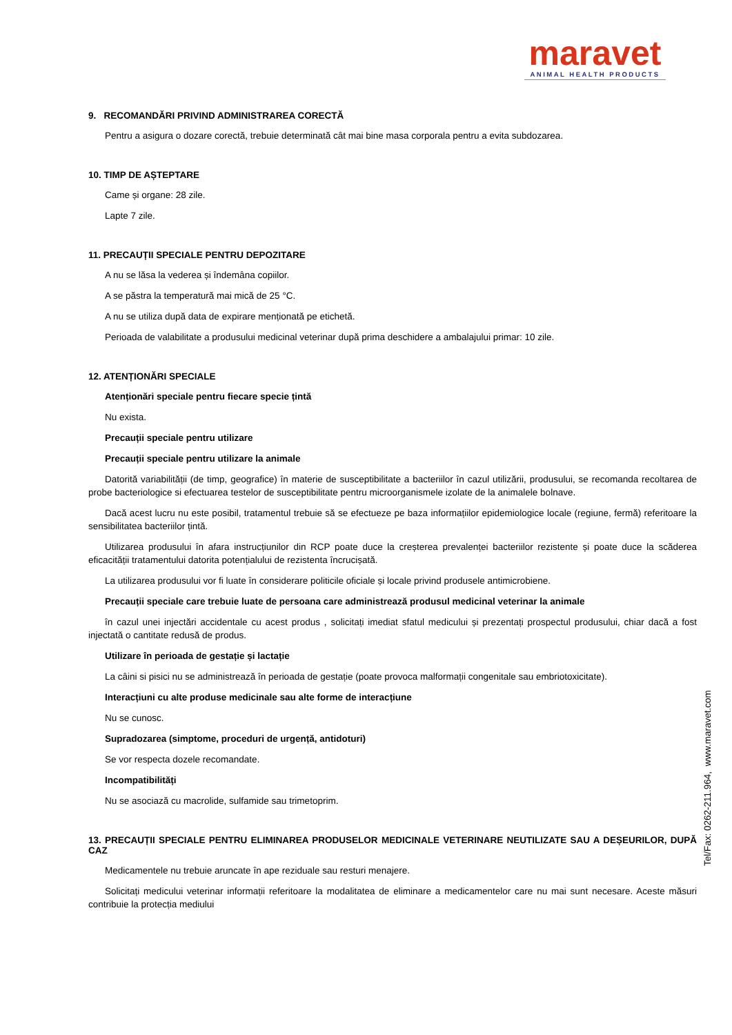maravet
ANIMAL HEALTH PRODUCTS
9. RECOMANDĂRI PRIVIND ADMINISTRAREA CORECTĂ
Pentru a asigura o dozare corectă, trebuie determinată cât mai bine masa corporala pentru a evita subdozarea.
10. TIMP DE AȘTEPTARE
Came și organe: 28 zile.
Lapte 7 zile.
11. PRECAUȚII SPECIALE PENTRU DEPOZITARE
A nu se lăsa la vederea și îndemâna copiilor.
A se păstra la temperatură mai mică de 25 °C.
A nu se utiliza după data de expirare menționată pe etichetă.
Perioada de valabilitate a produsului medicinal veterinar după prima deschidere a ambalajului primar: 10 zile.
12. ATENȚIONĂRI SPECIALE
Atenționări speciale pentru fiecare specie țintă
Nu exista.
Precauții speciale pentru utilizare
Precauții speciale pentru utilizare la animale
Datorită variabilității (de timp, geografice) în materie de susceptibilitate a bacteriilor în cazul utilizării, produsului, se recomanda recoltarea de probe bacteriologice si efectuarea testelor de susceptibilitate pentru microorganismele izolate de la animalele bolnave.
Dacă acest lucru nu este posibil, tratamentul trebuie să se efectueze pe baza informațiilor epidemiologice locale (regiune, fermă) referitoare la sensibilitatea bacteriilor țintă.
Utilizarea produsului în afara instrucțiunilor din RCP poate duce la creșterea prevalenței bacteriilor rezistente și poate duce la scăderea eficacității tratamentului datorita potențialului de rezistenta încrucișată.
La utilizarea produsului vor fi luate în considerare politicile oficiale și locale privind produsele antimicrobiene.
Precauții speciale care trebuie luate de persoana care administrează produsul medicinal veterinar la animale
în cazul unei injectări accidentale cu acest produs , solicitați imediat sfatul medicului și prezentați prospectul produsului, chiar dacă a fost injectată o cantitate redusă de produs.
Utilizare în perioada de gestație și lactație
La câini si pisici nu se administrează în perioada de gestație (poate provoca malformații congenitale sau embriotoxicitate).
Interacțiuni cu alte produse medicinale sau alte forme de interacțiune
Nu se cunosc.
Supradozarea (simptome, proceduri de urgență, antidoturi)
Se vor respecta dozele recomandate.
Incompatibilități
Nu se asociază cu macrolide, sulfamide sau trimetoprim.
13. PRECAUȚII SPECIALE PENTRU ELIMINAREA PRODUSELOR MEDICINALE VETERINARE NEUTILIZATE SAU A DEȘEURILOR, DUPĂ CAZ
Medicamentele nu trebuie aruncate în ape reziduale sau resturi menajere.
Solicitați medicului veterinar informații referitoare la modalitatea de eliminare a medicamentelor care nu mai sunt necesare. Aceste măsuri contribuie la protecția mediului
Tel/Fax: 0262-211.964, www.maravet.com